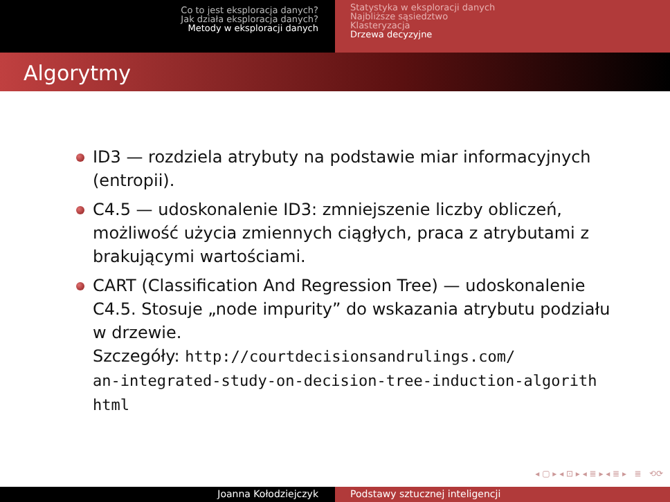Co to jest eksploracja danych?
Jak działa eksploracja danych?
Metody w eksploracji danych
Statystyka w eksploracji danych
Najbliższe sąsiedztwo
Klasteryzacja
Drzewa decyzyjne
Algorytmy
ID3 — rozdziela atrybuty na podstawie miar informacyjnych (entropii).
C4.5 — udoskonalenie ID3: zmniejszenie liczby obliczeń, możliwość użycia zmiennych ciągłych, praca z atrybutami z brakującymi wartościami.
CART (Classification And Regression Tree) — udoskonalenie C4.5. Stosuje „node impurity” do wskazania atrybutu podziału w drzewie.
Szczegóły: http://courtdecisionsandrulings.com/
an-integrated-study-on-decision-tree-induction-algorith
html
◂ ▢ ▸ ◂ ⊡ ▸ ◂ ≣ ▸ ◂ ≣ ▸ ≣ ⟲⟳
Joanna Kołodziejczyk Podstawy sztucznej inteligencji